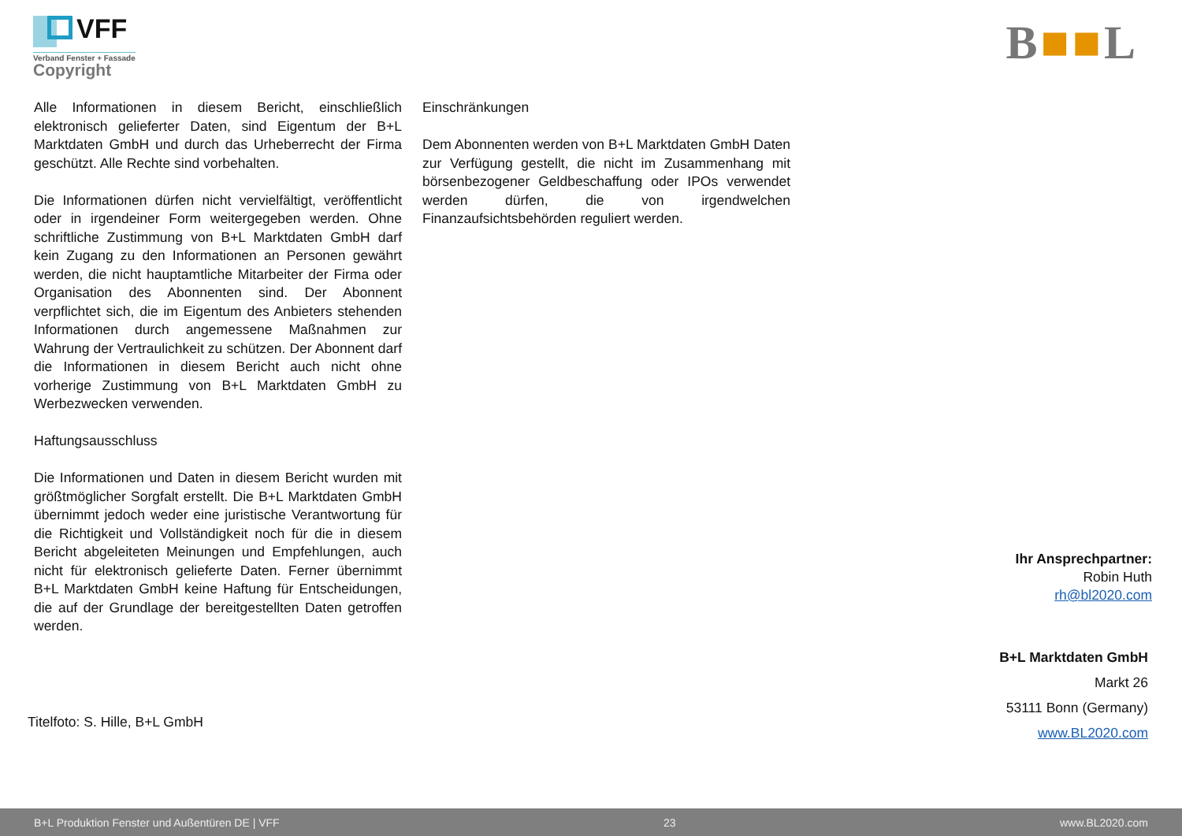VFF
Verband Fenster + Fassade
Copyright
B■■L
Alle Informationen in diesem Bericht, einschließlich elektronisch gelieferter Daten, sind Eigentum der B+L Marktdaten GmbH und durch das Urheberrecht der Firma geschützt. Alle Rechte sind vorbehalten.
Die Informationen dürfen nicht vervielfältigt, veröffentlicht oder in irgendeiner Form weitergegeben werden. Ohne schriftliche Zustimmung von B+L Marktdaten GmbH darf kein Zugang zu den Informationen an Personen gewährt werden, die nicht hauptamtliche Mitarbeiter der Firma oder Organisation des Abonnenten sind. Der Abonnent verpflichtet sich, die im Eigentum des Anbieters stehenden Informationen durch angemessene Maßnahmen zur Wahrung der Vertraulichkeit zu schützen. Der Abonnent darf die Informationen in diesem Bericht auch nicht ohne vorherige Zustimmung von B+L Marktdaten GmbH zu Werbezwecken verwenden.
Haftungsausschluss
Die Informationen und Daten in diesem Bericht wurden mit größtmöglicher Sorgfalt erstellt. Die B+L Marktdaten GmbH übernimmt jedoch weder eine juristische Verantwortung für die Richtigkeit und Vollständigkeit noch für die in diesem Bericht abgeleiteten Meinungen und Empfehlungen, auch nicht für elektronisch gelieferte Daten. Ferner übernimmt B+L Marktdaten GmbH keine Haftung für Entscheidungen, die auf der Grundlage der bereitgestellten Daten getroffen werden.
Einschränkungen
Dem Abonnenten werden von B+L Marktdaten GmbH Daten zur Verfügung gestellt, die nicht im Zusammenhang mit börsenbezogener Geldbeschaffung oder IPOs verwendet werden dürfen, die von irgendwelchen Finanzaufsichtsbehörden reguliert werden.
Titelfoto: S. Hille, B+L GmbH
Ihr Ansprechpartner:
Robin Huth
rh@bl2020.com
B+L Marktdaten GmbH
Markt 26
53111 Bonn (Germany)
www.BL2020.com
B+L Produktion Fenster und Außentüren DE | VFF 23 www.BL2020.com